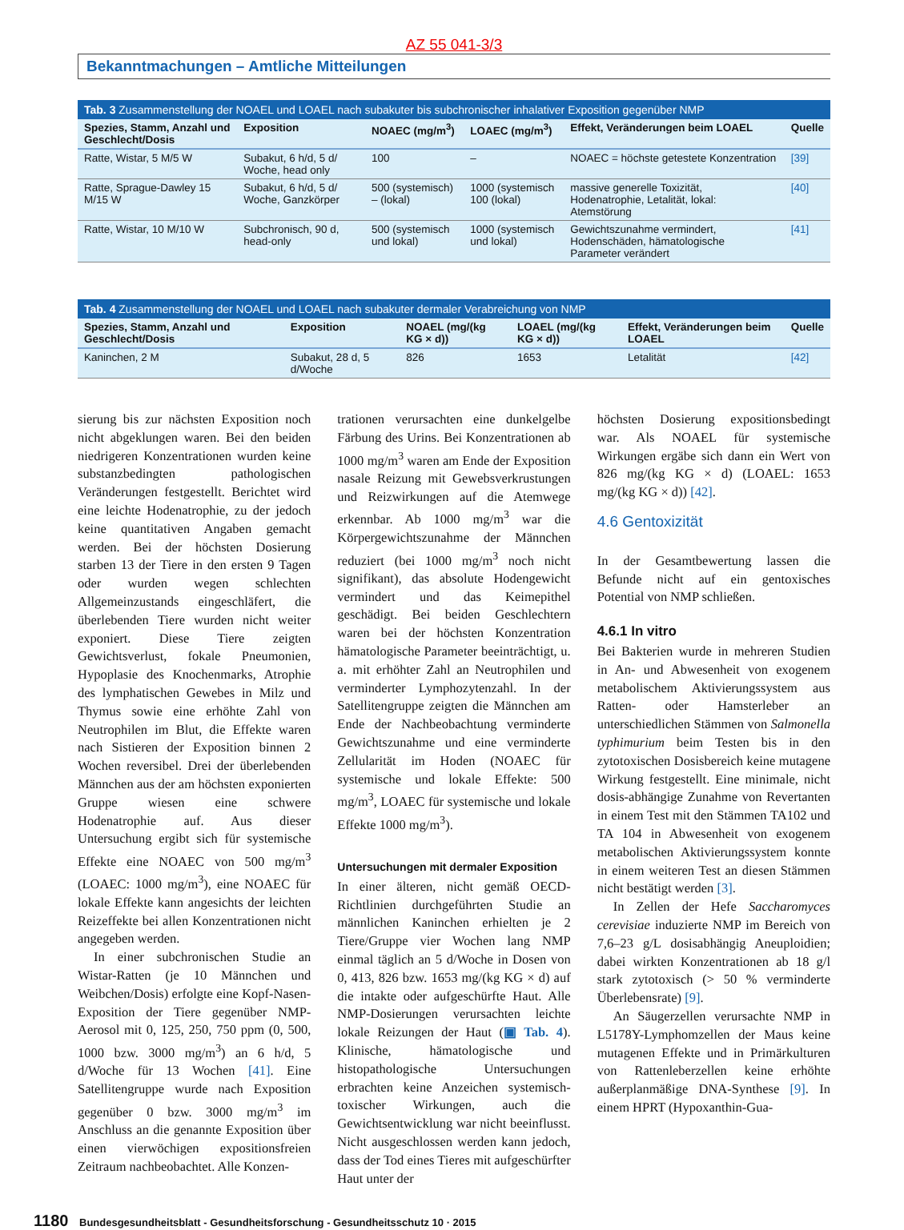AZ 55 041-3/3
Bekanntmachungen – Amtliche Mitteilungen
Tab. 3 Zusammenstellung der NOAEL und LOAEL nach subakuter bis subchronischer inhalativer Exposition gegenüber NMP
| Spezies, Stamm, Anzahl und Geschlecht/Dosis | Exposition | NOAEC (mg/m<sup>3</sup>) | LOAEC (mg/m<sup>3</sup>) | Effekt, Veränderungen beim LOAEL | Quelle |
| --- | --- | --- | --- | --- | --- |
| Ratte, Wistar, 5 M/5 W | Subakut, 6 h/d, 5 d/ Woche, head only | 100 | – | NOAEC = höchste getestete Konzentration | [39] |
| Ratte, Sprague-Dawley 15 M/15 W | Subakut, 6 h/d, 5 d/ Woche, Ganzkörper | 500 (systemisch) – (lokal) | 1000 (systemisch 100 (lokal) | massive generelle Toxizität, Hodenatrophie, Letalität, lokal: Atemstörung | [40] |
| Ratte, Wistar, 10 M/10 W | Subchronisch, 90 d, head-only | 500 (systemisch und lokal) | 1000 (systemisch und lokal) | Gewichtszunahme vermindert, Hodenschäden, hämatologische Parameter verändert | [41] |
Tab. 4 Zusammenstellung der NOAEL und LOAEL nach subakuter dermaler Verabreichung von NMP
| Spezies, Stamm, Anzahl und Geschlecht/Dosis | Exposition | NOAEL (mg/(kg KG × d)) | LOAEL (mg/(kg KG × d)) | Effekt, Veränderungen beim LOAEL | Quelle |
| --- | --- | --- | --- | --- | --- |
| Kaninchen, 2 M | Subakut, 28 d, 5 d/Woche | 826 | 1653 | Letalität | [42] |
sierung bis zur nächsten Exposition noch nicht abgeklungen waren. Bei den beiden niedrigeren Konzentrationen wurden keine substanzbedingten pathologischen Veränderungen festgestellt. Berichtet wird eine leichte Hodenatrophie, zu der jedoch keine quantitativen Angaben gemacht werden. Bei der höchsten Dosierung starben 13 der Tiere in den ersten 9 Tagen oder wurden wegen schlechten Allgemeinzustands eingeschläfert, die überlebenden Tiere wurden nicht weiter exponiert. Diese Tiere zeigten Gewichtsverlust, fokale Pneumonien, Hypoplasie des Knochenmarks, Atrophie des lymphatischen Gewebes in Milz und Thymus sowie eine erhöhte Zahl von Neutrophilen im Blut, die Effekte waren nach Sistieren der Exposition binnen 2 Wochen reversibel. Drei der überlebenden Männchen aus der am höchsten exponierten Gruppe wiesen eine schwere Hodenatrophie auf. Aus dieser Untersuchung ergibt sich für systemische Effekte eine NOAEC von 500 mg/m<sup>3</sup> (LOAEC: 1000 mg/m<sup>3</sup>), eine NOAEC für lokale Effekte kann angesichts der leichten Reizeffekte bei allen Konzentrationen nicht angegeben werden.
In einer subchronischen Studie an Wistar-Ratten (je 10 Männchen und Weibchen/Dosis) erfolgte eine Kopf-Nasen-Exposition der Tiere gegenüber NMP-Aerosol mit 0, 125, 250, 750 ppm (0, 500, 1000 bzw. 3000 mg/m<sup>3</sup>) an 6 h/d, 5 d/Woche für 13 Wochen [41]. Eine Satellitengruppe wurde nach Exposition gegenüber 0 bzw. 3000 mg/m<sup>3</sup> im Anschluss an die genannte Exposition über einen vierwöchigen expositionsfreien Zeitraum nachbeobachtet. Alle Konzen-
trationen verursachten eine dunkelgelbe Färbung des Urins. Bei Konzentrationen ab 1000 mg/m<sup>3</sup> waren am Ende der Exposition nasale Reizung mit Gewebsverkrustungen und Reizwirkungen auf die Atemwege erkennbar. Ab 1000 mg/m<sup>3</sup> war die Körpergewichtszunahme der Männchen reduziert (bei 1000 mg/m<sup>3</sup> noch nicht signifikant), das absolute Hodengewicht vermindert und das Keimepithel geschädigt. Bei beiden Geschlechtern waren bei der höchsten Konzentration hämatologische Parameter beeinträchtigt, u. a. mit erhöhter Zahl an Neutrophilen und verminderter Lymphozytenzahl. In der Satellitengruppe zeigten die Männchen am Ende der Nachbeobachtung verminderte Gewichtszunahme und eine verminderte Zellularität im Hoden (NOAEC für systemische und lokale Effekte: 500 mg/m<sup>3</sup>, LOAEC für systemische und lokale Effekte 1000 mg/m<sup>3</sup>).
Untersuchungen mit dermaler Exposition
In einer älteren, nicht gemäß OECD-Richtlinien durchgeführten Studie an männlichen Kaninchen erhielten je 2 Tiere/Gruppe vier Wochen lang NMP einmal täglich an 5 d/Woche in Dosen von 0, 413, 826 bzw. 1653 mg/(kg KG × d) auf die intakte oder aufgeschürfte Haut. Alle NMP-Dosierungen verursachten leichte lokale Reizungen der Haut (▣ Tab. 4). Klinische, hämatologische und histopathologische Untersuchungen erbrachten keine Anzeichen systemisch-toxischer Wirkungen, auch die Gewichtsentwicklung war nicht beeinflusst. Nicht ausgeschlossen werden kann jedoch, dass der Tod eines Tieres mit aufgeschürfter Haut unter der
höchsten Dosierung expositionsbedingt war. Als NOAEL für systemische Wirkungen ergäbe sich dann ein Wert von 826 mg/(kg KG × d) (LOAEL: 1653 mg/(kg KG × d)) [42].
4.6 Gentoxizität
In der Gesamtbewertung lassen die Befunde nicht auf ein gentoxisches Potential von NMP schließen.
4.6.1 In vitro
Bei Bakterien wurde in mehreren Studien in An- und Abwesenheit von exogenem metabolischem Aktivierungssystem aus Ratten- oder Hamsterleber an unterschiedlichen Stämmen von Salmonella typhimurium beim Testen bis in den zytotoxischen Dosisbereich keine mutagene Wirkung festgestellt. Eine minimale, nicht dosis-abhängige Zunahme von Revertanten in einem Test mit den Stämmen TA102 und TA 104 in Abwesenheit von exogenem metabolischen Aktivierungssystem konnte in einem weiteren Test an diesen Stämmen nicht bestätigt werden [3].
In Zellen der Hefe Saccharomyces cerevisiae induzierte NMP im Bereich von 7,6–23 g/L dosisabhängig Aneuploidien; dabei wirkten Konzentrationen ab 18 g/l stark zytotoxisch (> 50 % verminderte Überlebensrate) [9].
An Säugerzellen verursachte NMP in L5178Y-Lymphomzellen der Maus keine mutagenen Effekte und in Primärkulturen von Rattenleberzellen keine erhöhte außerplanmäßige DNA-Synthese [9]. In einem HPRT (Hypoxanthin-Gua-
1180 Bundesgesundheitsblatt - Gesundheitsforschung - Gesundheitsschutz 10 · 2015